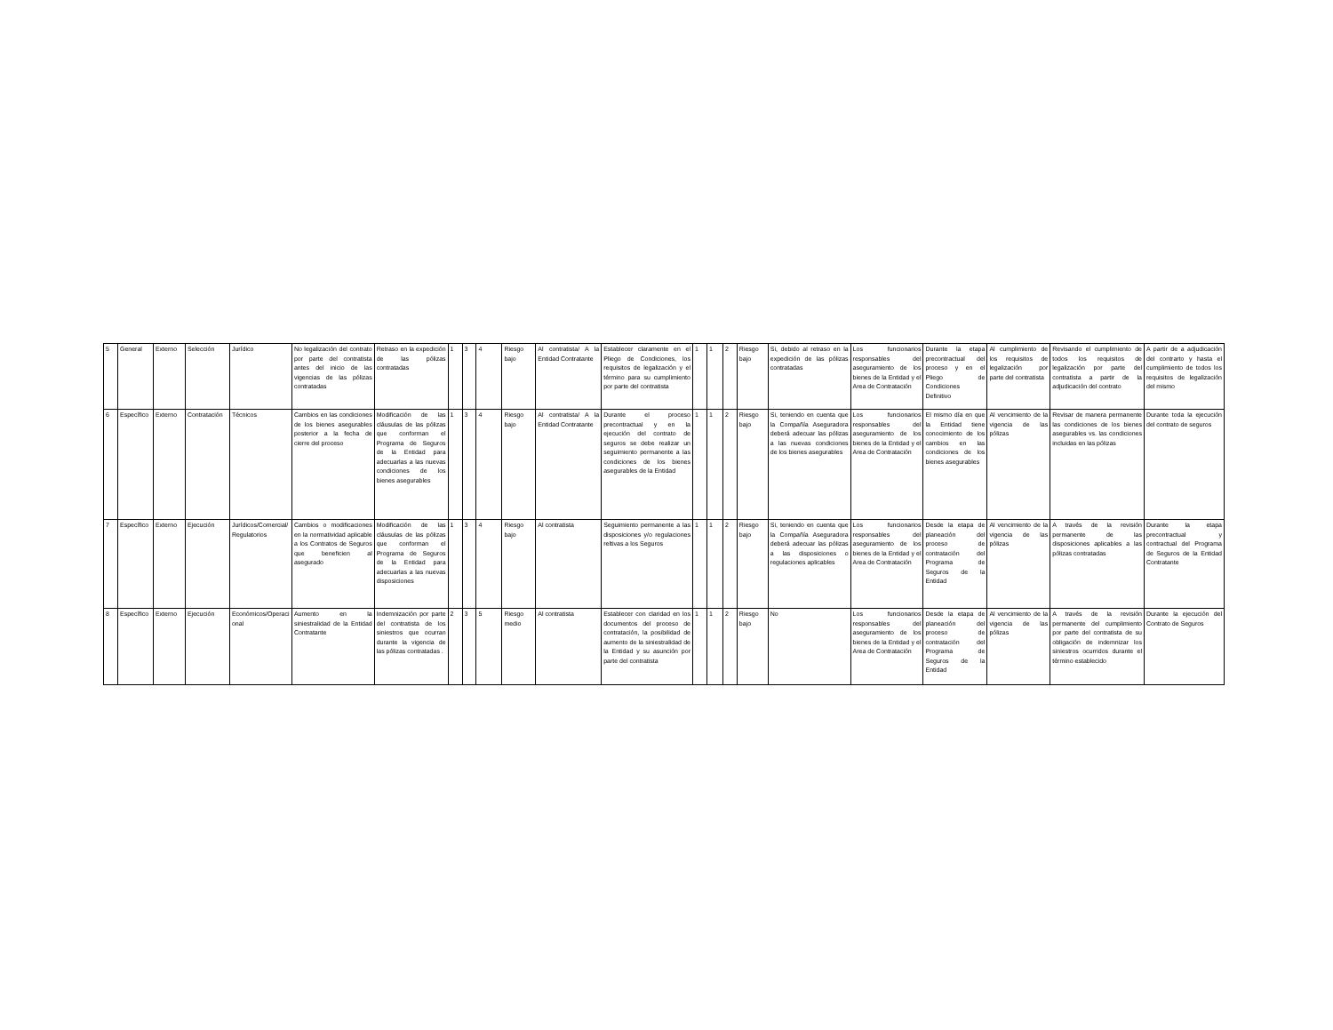| 5 | General | Externo | Selección | Jurídico | No legalización del contrato por parte del contratista antes del inicio de las vigencias de las pólizas contratadas | Retraso en la expedición de las pólizas contratadas | 1 | 3 | 4 | Riesgo bajo | Al contratista/ A la Entidad Contratante | Establecer claramente en el Pliego de Condiciones, los requisitos de legalización y el término para su cumplimiento por parte del contratista | 1 | 1 | 2 | Riesgo bajo | Si, debido al retraso en la expedición de las pólizas contratadas | Los funcionarios responsables del aseguramiento de los bienes de la Entidad y el Area de Contratación | Durante la etapa precontractual del proceso y en el Pliego de Condiciones Definitivo | Al cumplimiento de los requisitos de legalización por parte del contratista | Revisando el cumplimiento de todos los requisitos de legalización por parte del contratista a partir de la adjudicación del contrato | A partir de a adjudicación del contrarto y hasta el cumplimiento de todos los requisitos de legalización del mismo |
| 6 | Específico | Externo | Contratación | Técnicos | Cambios en las condiciones de los bienes asegurables posterior a la fecha de cierre del proceso | Modificación de las cláusulas de las pólizas que conforman el Programa de Seguros de la Entidad para adecuarlas a las nuevas condiciones de los bienes asegurables | 1 | 3 | 4 | Riesgo bajo | Al contratista/ A la Entidad Contratante | Durante el proceso precontractual y en la ejecución del contrato de seguros se debe realizar un seguimiento permanente a las condiciones de los bienes asegurables de la Entidad | 1 | 1 | 2 | Riesgo bajo | Si, teniendo en cuenta que la Compañía Aseguradora deberá adecuar las pólizas a las nuevas condiciones de los bienes asegurables | Los funcionarios responsables del aseguramiento de los bienes de la Entidad y el Area de Contratación | El mismo día en que la Entidad tiene conocimiento de los cambios en las condiciones de los bienes asegurables | Al vencimiento de la vigencia de las pólizas | Revisar de manera permanente las condiciones de los bienes asegurables vs. las condiciones incluidas en las pólizas | Durante toda la ejecución del contrato de seguros |
| 7 | Específico | Externo | Ejecución | Jurídicos/Comercial/ Regulatorios | Cambios o modificaciones en la normatividad aplicable a los Contratos de Seguros que beneficien al asegurado | Modificación de las cláusulas de las pólizas que conforman el Programa de Seguros de la Entidad para adecuarlas a las nuevas disposiciones | 1 | 3 | 4 | Riesgo bajo | Al contratista | Seguimiento permanente a las disposiciones y/o regulaciones reltivas a los Seguros | 1 | 1 | 2 | Riesgo bajo | Si, teniendo en cuenta que la Compañía Aseguradora deberá adecuar las pólizas a las disposiciones o regulaciones aplicables | Los funcionarios responsables del aseguramiento de los bienes de la Entidad y el Area de Contratación | Desde la etapa de planeación del proceso de contratación del Programa de Seguros de la Entidad | Al vencimiento de la vigencia de las pólizas | A través de la revisión permanente de las disposiciones aplicables a las pólizas contratadas | Durante la etapa precontractual y contractual del Programa de Seguros de la Entidad Contratante |
| 8 | Específico | Externo | Ejecución | Económicos/Operaci onal | Aumento en la siniestralidad de la Entidad Contratante | Indemnización por parte del contratista de los siniestros que ocurran durante la vigencia de las pólizas contratadas . | 2 | 3 | 5 | Riesgo medio | Al contratista | Establecer con claridad en los documentos del proceso de contratación, la posibilidad de aumento de la siniestralidad de la Entidad y su asunción por parte del contratista | 1 | 1 | 2 | Riesgo bajo | No | Los funcionarios responsables del aseguramiento de los bienes de la Entidad y el Area de Contratación | Desde la etapa de planeación del proceso de contratación del Programa de Seguros de la Entidad | Al vencimiento de la vigencia de las pólizas | A través de la revisión permanente del cumplimiento por parte del contratista de su obligación de indemnizar los siniestros ocurridos durante el término establecido | Durante la ejecución del Contrato de Seguros |